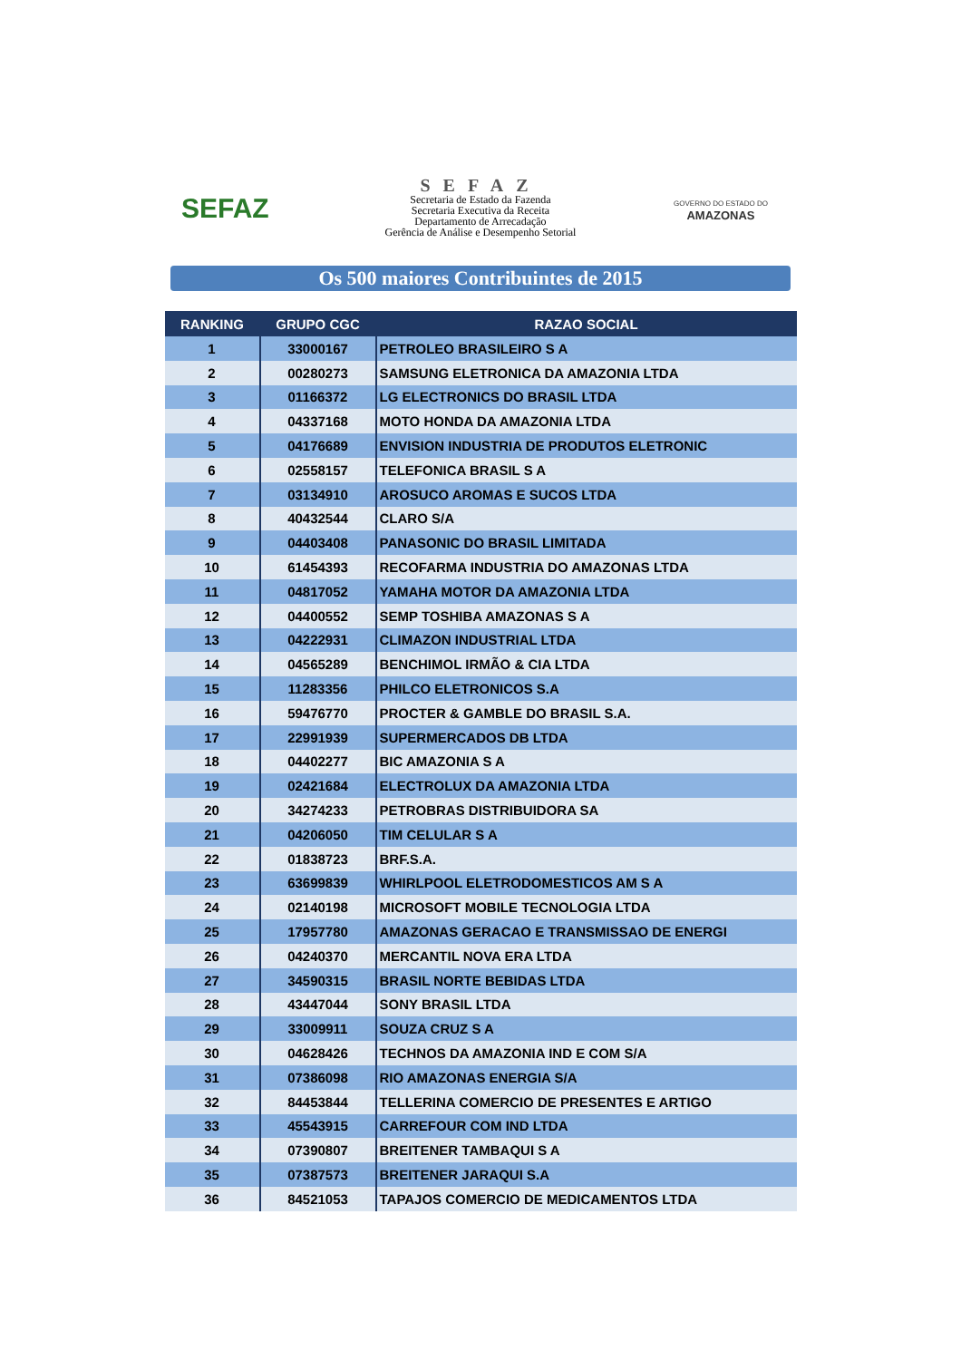SEFAZ
SEFAZ
Secretaria de Estado da Fazenda
Secretaria Executiva da Receita
Departamento de Arrecadação
Gerência de Análise e Desempenho Setorial
GOVERNO DO ESTADO DO
AMAZONAS
Os 500 maiores Contribuintes de 2015
| RANKING | GRUPO CGC | RAZAO SOCIAL |
| --- | --- | --- |
| 1 | 33000167 | PETROLEO BRASILEIRO S A |
| 2 | 00280273 | SAMSUNG ELETRONICA DA AMAZONIA LTDA |
| 3 | 01166372 | LG ELECTRONICS DO BRASIL LTDA |
| 4 | 04337168 | MOTO HONDA DA AMAZONIA LTDA |
| 5 | 04176689 | ENVISION INDUSTRIA DE PRODUTOS ELETRONIC |
| 6 | 02558157 | TELEFONICA BRASIL S A |
| 7 | 03134910 | AROSUCO AROMAS E SUCOS LTDA |
| 8 | 40432544 | CLARO S/A |
| 9 | 04403408 | PANASONIC DO BRASIL LIMITADA |
| 10 | 61454393 | RECOFARMA INDUSTRIA DO AMAZONAS LTDA |
| 11 | 04817052 | YAMAHA MOTOR DA AMAZONIA LTDA |
| 12 | 04400552 | SEMP TOSHIBA AMAZONAS S A |
| 13 | 04222931 | CLIMAZON INDUSTRIAL LTDA |
| 14 | 04565289 | BENCHIMOL IRMÃO & CIA LTDA |
| 15 | 11283356 | PHILCO ELETRONICOS S.A |
| 16 | 59476770 | PROCTER & GAMBLE DO BRASIL S.A. |
| 17 | 22991939 | SUPERMERCADOS DB LTDA |
| 18 | 04402277 | BIC AMAZONIA S A |
| 19 | 02421684 | ELECTROLUX DA AMAZONIA LTDA |
| 20 | 34274233 | PETROBRAS DISTRIBUIDORA SA |
| 21 | 04206050 | TIM CELULAR S A |
| 22 | 01838723 | BRF.S.A. |
| 23 | 63699839 | WHIRLPOOL ELETRODOMESTICOS AM S A |
| 24 | 02140198 | MICROSOFT MOBILE TECNOLOGIA LTDA |
| 25 | 17957780 | AMAZONAS GERACAO E TRANSMISSAO DE ENERGI |
| 26 | 04240370 | MERCANTIL NOVA ERA LTDA |
| 27 | 34590315 | BRASIL NORTE BEBIDAS LTDA |
| 28 | 43447044 | SONY BRASIL LTDA |
| 29 | 33009911 | SOUZA CRUZ S A |
| 30 | 04628426 | TECHNOS DA AMAZONIA IND E COM S/A |
| 31 | 07386098 | RIO AMAZONAS ENERGIA S/A |
| 32 | 84453844 | TELLERINA COMERCIO DE PRESENTES E ARTIGO |
| 33 | 45543915 | CARREFOUR COM IND LTDA |
| 34 | 07390807 | BREITENER TAMBAQUI S A |
| 35 | 07387573 | BREITENER JARAQUI S.A |
| 36 | 84521053 | TAPAJOS COMERCIO DE MEDICAMENTOS LTDA |